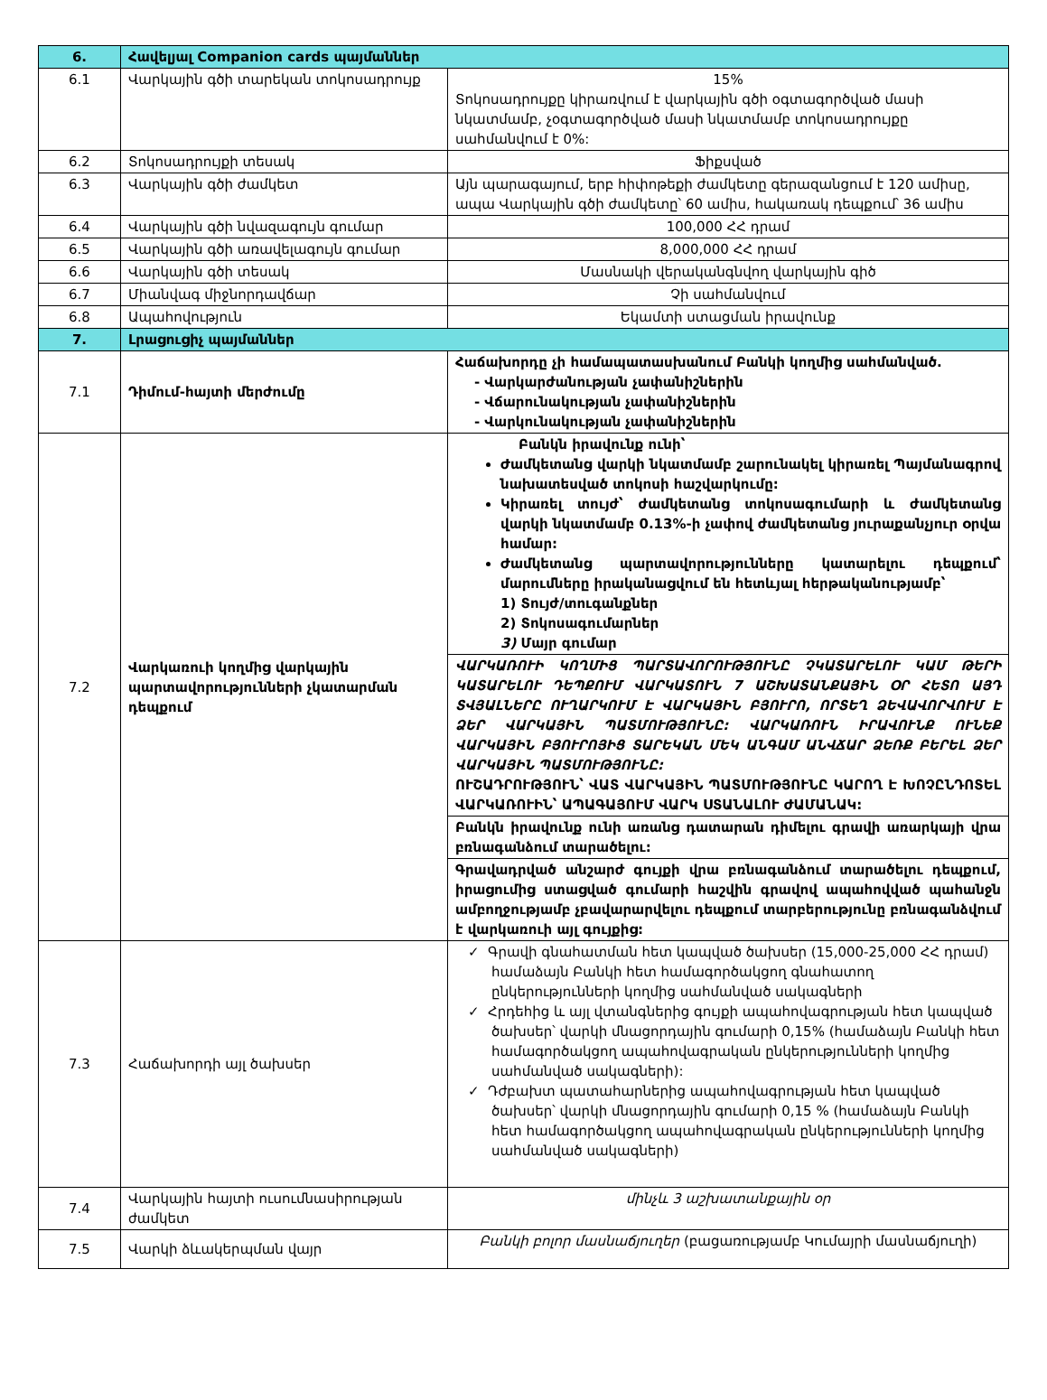| 6. | Հավելյալ Companion cards պայմաններ | |
| --- | --- | --- |
| 6.1 | Վարկային գծի տարեկան տոկոսադրույք | 15% Տոկոսադրույքը կիրառվում է վարկային գծի օգտագործված մասի նկատմամբ, չօգտագործված մասի նկատմամբ տոկոսադրույքը սահմանվում է 0%: |
| 6.2 | Տոկոսադրույքի տեսակ | Ֆիքսված |
| 6.3 | Վարկային գծի ժամկետ | Այն պարագայում, երբ հիփոթեքի ժամկետը գերազանցում է 120 ամիսը, ապա Վարկային գծի ժամկետը՝ 60 ամիս, հակառակ դեպքում՝ 36 ամիս |
| 6.4 | Վարկային գծի նվազագույն գումար | 100,000 ՀՀ դրամ |
| 6.5 | Վարկային գծի առավելագույն գումար | 8,000,000 ՀՀ դրամ |
| 6.6 | Վարկային գծի տեսակ | Մասնակի վերականգնվող վարկային գիծ |
| 6.7 | Միանվագ միջնորդավճար | Չի սահմանվում |
| 6.8 | Ապահովություն | Եկամտի ստացման իրավունք |
| 7. | Լրացուցիչ պայմաններ | |
| 7.1 | Դիմում-հայտի մերժումը | Հաճախորդը չի համապատասխանում Բանկի կողմից սահմանված. - Վարկարժանության չափանիշներին - Վճարունակության չափանիշներին - Վարկունակության չափանիշներին |
| 7.2 | Վարկառուի կողմից վարկային պարտավորությունների չկատարման դեպքում | Բանկն իրավունք ունի՝ Ժամկետանց վարկի նկատմամբ շարունակել կիրառել Պայմանագրով նախատեսված տոկոսի հաշվարկումը: Կիրառել տույժ՝ ժամկետանց տոկոսագումարի և ժամկետանց վարկի նկատմամբ 0.13%-ի չափով ժամկետանց յուրաքանչյուր օրվա համար: Ժամկետանց պարտավորությունները կատարելու դեպքում՝ մարումները իրականացվում են հետևյալ հերթականությամբ՝ 1) Տույժ/տուգանքներ 2) Տոկոսագումարներ 3) Մայր գումար |
| | | ՎԱՐԿԱՌՈՒԻ ԿՈՂՄԻՑ ՊԱՐՏԱՎՈՐՈՒԹՅՈՒՆԸ ՉԿԱՏԱՐԵԼՈՒ ԿԱՄ ԹԵՐԻ ԿԱՏԱՐԵԼՈՒ ԴԵՊՔՈՒՄ ՎԱՐԿԱՏՈՒՆ 7 ԱՇԽԱՏԱՆՔԱՅԻՆ ՕՐ ՀԵՏՈ ԱՅԴ ՏՎՅԱԼՆԵՐԸ ՈՒՂԱՐԿՈՒՄ Է ՎԱՐԿԱՅԻՆ ԲՅՈՒՐՈ, ՈՐՏԵՂ ՁԵՎԱՎՈՐՎՈՒՄ Է ՁԵՐ ՎԱՐԿԱՅԻՆ ՊԱՏՄՈՒԹՅՈՒՆԸ: ՎԱՐԿԱՌՈՒՆ ԻՐԱՎՈՒՆՔ ՈՒՆԵՔ ՎԱՐԿԱՅԻՆ ԲՅՈՒՐՈՅԻՑ ՏԱՐԵԿԱՆ ՄԵԿ ԱՆԳԱՄ ԱՆՎՃԱՐ ՁԵՌՔ ԲԵՐԵԼ ՁԵՐ ՎԱՐԿԱՅԻՆ ՊԱՏՄՈՒԹՅՈՒՆԸ: ՈՒՇԱԴՐՈՒԹՅՈՒՆ՝ ՎԱՏ ՎԱՐԿԱՅԻՆ ՊԱՏՄՈՒԹՅՈՒՆԸ ԿԱՐՈՂ Է ԽՈՉԸՆԴՈՏԵԼ ՎԱՐԿԱՌՈՒԻՆ՝ ԱՊԱԳԱՅՈՒՄ ՎԱՐԿ ՍՏԱՆԱԼՈՒ ԺԱՄԱՆԱԿ: |
| | | Բանկն իրավունք ունի առանց դատարան դիմելու գրավի առարկայի վրա բռնագանձում տարածելու: |
| | | Գրավադրված անշարժ գույքի վրա բռնագանձում տարածելու դեպքում, իրացումից ստացված գումարի հաշվին գրավով ապահովված պահանջն ամբողջությամբ չբավարարվելու դեպքում տարբերությունը բռնագանձվում է վարկառուի այլ գույքից: |
| 7.3 | Հաճախորդի այլ ծախսեր | ✓ Գրավի գնահատման հետ կապված ծախսեր (15,000-25,000 ՀՀ դրամ) համաձայն Բանկի հետ համագործակցող գնահատող ընկերությունների կողմից սահմանված սակագների ✓ Հրդեհից և այլ վտանգներից գույքի ապահովագրության հետ կապված ծախսեր՝ վարկի մնացորդային գումարի 0,15% (համաձայն Բանկի հետ համագործակցող ապահովագրական ընկերությունների կողմից սահմանված սակագների): ✓ Դժբախտ պատահարներից ապահովագրության հետ կապված ծախսեր՝ վարկի մնացորդային գումարի 0,15 % (համաձայն Բանկի հետ համագործակցող ապահովագրական ընկերությունների կողմից սահմանված սակագների) |
| 7.4 | Վարկային հայտի ուսումնասիրության ժամկետ | մինչև 3 աշխատանքային օր |
| 7.5 | Վարկի ձևակերպման վայր | Բանկի բոլոր մասնաճյուղեր (բացառությամբ Կումայրի մասնաճյուղի) |